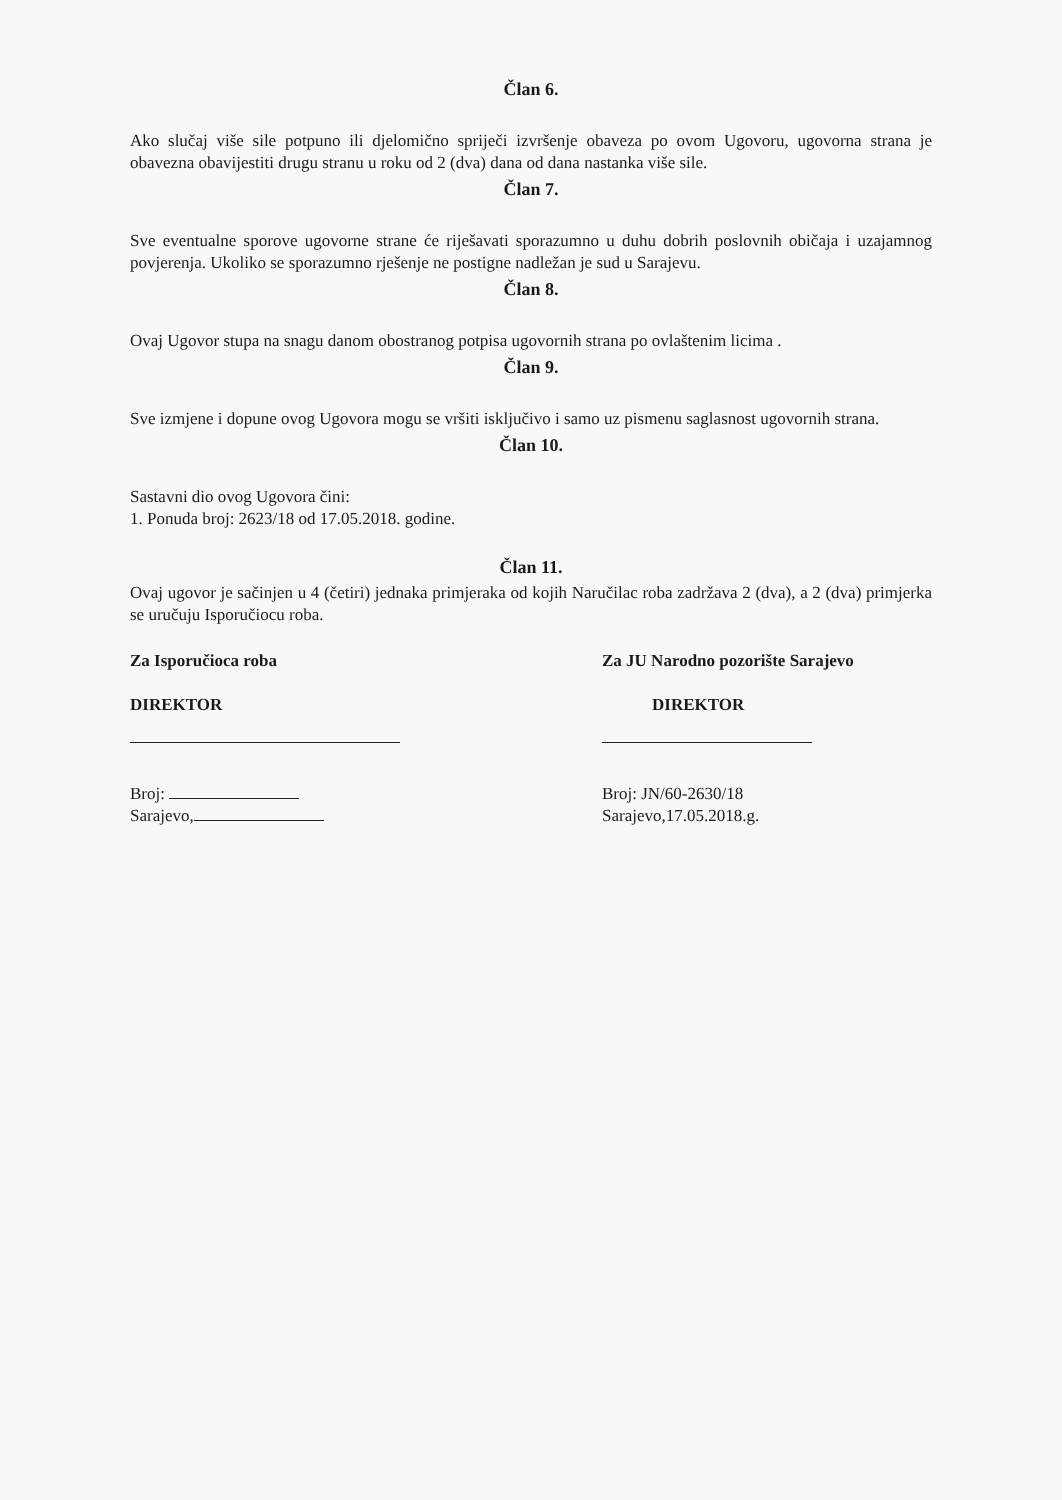Član 6.
Ako slučaj više sile potpuno ili djelomično spriječi izvršenje obaveza po ovom Ugovoru, ugovorna strana je obavezna obavijestiti drugu stranu u roku od 2 (dva) dana od dana nastanka više sile.
Član 7.
Sve eventualne sporove ugovorne strane će riješavati sporazumno u duhu dobrih poslovnih običaja i uzajamnog povjerenja. Ukoliko se sporazumno rješenje ne postigne nadležan je sud u Sarajevu.
Član 8.
Ovaj Ugovor stupa na snagu danom obostranog potpisa ugovornih strana po ovlaštenim licima .
Član 9.
Sve izmjene i dopune ovog Ugovora mogu se vršiti isključivo i samo uz pismenu saglasnost ugovornih strana.
Član 10.
Sastavni dio ovog Ugovora čini:
1. Ponuda broj: 2623/18 od 17.05.2018. godine.
Član 11.
Ovaj ugovor je sačinjen u 4 (četiri) jednaka primjeraka od kojih Naručilac roba zadržava 2 (dva), a 2 (dva) primjerka se uručuju Isporučiocu roba.
Za Isporučioca roba
DIREKTOR
Broj:
Sarajevo,
Za JU Narodno pozorište Sarajevo
DIREKTOR
Broj: JN/60-2630/18
Sarajevo,17.05.2018.g.